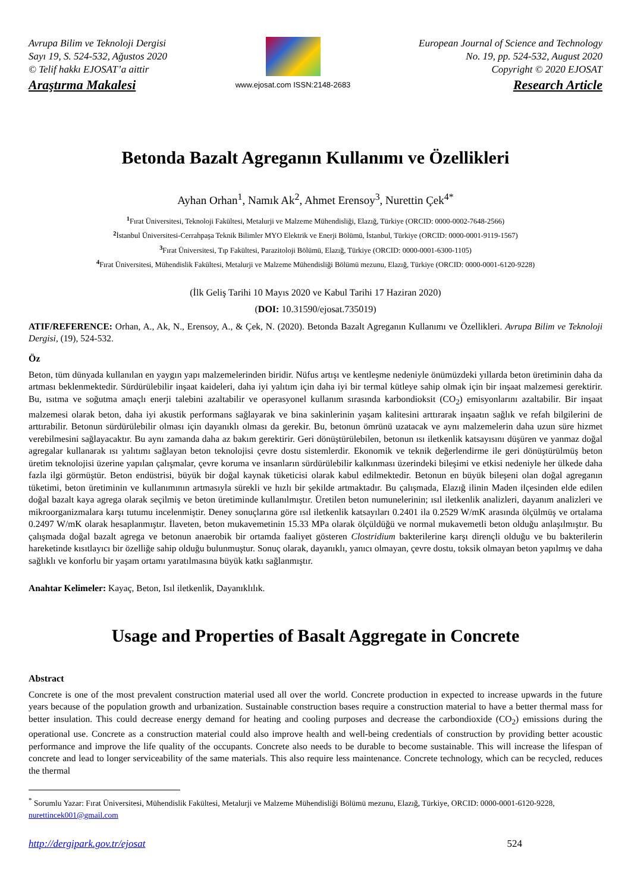Avrupa Bilim ve Teknoloji Dergisi
Sayı 19, S. 524-532, Ağustos 2020
© Telif hakkı EJOSAT’a aittir
Araştırma Makalesi
www.ejosat.com ISSN:2148-2683
European Journal of Science and Technology
No. 19, pp. 524-532, August 2020
Copyright © 2020 EJOSAT
Research Article
Betonda Bazalt Agreganın Kullanımı ve Özellikleri
Ayhan Orhan<sup>1</sup>, Namık Ak<sup>2</sup>, Ahmet Erensoy<sup>3</sup>, Nurettin Çek<sup>4*</sup>
<sup>1</sup> Fırat Üniversitesi, Teknoloji Fakültesi, Metalurji ve Malzeme Mühendisliği, Elazığ, Türkiye (ORCID: 0000-0002-7648-2566)
<sup>2</sup> İstanbul Üniversitesi-Cerrahpaşa Teknik Bilimler MYO Elektrik ve Enerji Bölümü, İstanbul, Türkiye (ORCID: 0000-0001-9119-1567)
<sup>3</sup> Fırat Üniversitesi, Tıp Fakültesi, Parazitoloji Bölümü, Elazığ, Türkiye (ORCID: 0000-0001-6300-1105)
<sup>4</sup> Fırat Üniversitesi, Mühendislik Fakültesi, Metalurji ve Malzeme Mühendisliği Bölümü mezunu, Elazığ, Türkiye (ORCID: 0000-0001-6120-9228)
(İlk Geliş Tarihi 10 Mayıs 2020 ve Kabul Tarihi 17 Haziran 2020)
(DOI: 10.31590/ejosat.735019)
ATIF/REFERENCE: Orhan, A., Ak, N., Erensoy, A., & Çek, N. (2020). Betonda Bazalt Agreganın Kullanımı ve Özellikleri. Avrupa Bilim ve Teknoloji Dergisi, (19), 524-532.
Öz
Beton, tüm dünyada kullanılan en yaygın yapı malzemelerinden biridir. Nüfus artışı ve kentleşme nedeniyle önümüzdeki yıllarda beton üretiminin daha da artması beklenmektedir. Sürdürülebilir inşaat kaideleri, daha iyi yalıtım için daha iyi bir termal kütleye sahip olmak için bir inşaat malzemesi gerektirir. Bu, ısıtma ve soğutma amaçlı enerji talebini azaltabilir ve operasyonel kullanım sırasında karbondioksit (CO<sub>2</sub>) emisyonlarını azaltabilir. Bir inşaat malzemesi olarak beton, daha iyi akustik performans sağlayarak ve bina sakinlerinin yaşam kalitesini arttırarak inşaatın sağlık ve refah bilgilerini de arttırabilir. Betonun sürdürülebilir olması için dayanıklı olması da gerekir. Bu, betonun ömrünü uzatacak ve aynı malzemelerin daha uzun süre hizmet verebilmesini sağlayacaktır. Bu aynı zamanda daha az bakım gerektirir. Geri dönüştürülebilen, betonun ısı iletkenlik katsayısını düşüren ve yanmaz doğal agregalar kullanarak ısı yalıtımı sağlayan beton teknolojisi çevre dostu sistemlerdir. Ekonomik ve teknik değerlendirme ile geri dönüştürülmüş beton üretim teknolojisi üzerine yapılan çalışmalar, çevre koruma ve insanların sürdürülebilir kalkınması üzerindeki bileşimi ve etkisi nedeniyle her ülkede daha fazla ilgi görmüştür. Beton endüstrisi, büyük bir doğal kaynak tüketicisi olarak kabul edilmektedir. Betonun en büyük bileşeni olan doğal agreganın tüketimi, beton üretiminin ve kullanımının artmasıyla sürekli ve hızlı bir şekilde artmaktadır. Bu çalışmada, Elazığ ilinin Maden ilçesinden elde edilen doğal bazalt kaya agrega olarak seçilmiş ve beton üretiminde kullanılmıştır. Üretilen beton numunelerinin; ısıl iletkenlik analizleri, dayanım analizleri ve mikroorganizmalara karşı tutumu incelenmiştir. Deney sonuçlarına göre ısıl iletkenlik katsayıları 0.2401 ila 0.2529 W/mK arasında ölçülmüş ve ortalama 0.2497 W/mK olarak hesaplanmıştır. İlaveten, beton mukavemetinin 15.33 MPa olarak ölçüldüğü ve normal mukavemetli beton olduğu anlaşılmıştır. Bu çalışmada doğal bazalt agrega ve betonun anaerobik bir ortamda faaliyet gösteren Clostridium bakterilerine karşı dirençli olduğu ve bu bakterilerin hareketinde kısıtlayıcı bir özelliğe sahip olduğu bulunmuştur. Sonuç olarak, dayanıklı, yanıcı olmayan, çevre dostu, toksik olmayan beton yapılmış ve daha sağlıklı ve konforlu bir yaşam ortamı yaratılmasına büyük katkı sağlanmıştır.
Anahtar Kelimeler: Kayaç, Beton, Isıl iletkenlik, Dayanıklılık.
Usage and Properties of Basalt Aggregate in Concrete
Abstract
Concrete is one of the most prevalent construction material used all over the world. Concrete production in expected to increase upwards in the future years because of the population growth and urbanization. Sustainable construction bases require a construction material to have a better thermal mass for better insulation. This could decrease energy demand for heating and cooling purposes and decrease the carbondioxide (CO<sub>2</sub>) emissions during the operational use. Concrete as a construction material could also improve health and well-being credentials of construction by providing better acoustic performance and improve the life quality of the occupants. Concrete also needs to be durable to become sustainable. This will increase the lifespan of concrete and lead to longer serviceability of the same materials. This also require less maintenance. Concrete technology, which can be recycled, reduces the thermal
<sup>*</sup> Sorumlu Yazar: Fırat Üniversitesi, Mühendislik Fakültesi, Metalurji ve Malzeme Mühendisliği Bölümü mezunu, Elazığ, Türkiye, ORCID: 0000-0001-6120-9228, nurettincek001@gmail.com
http://dergipark.gov.tr/ejosat 524